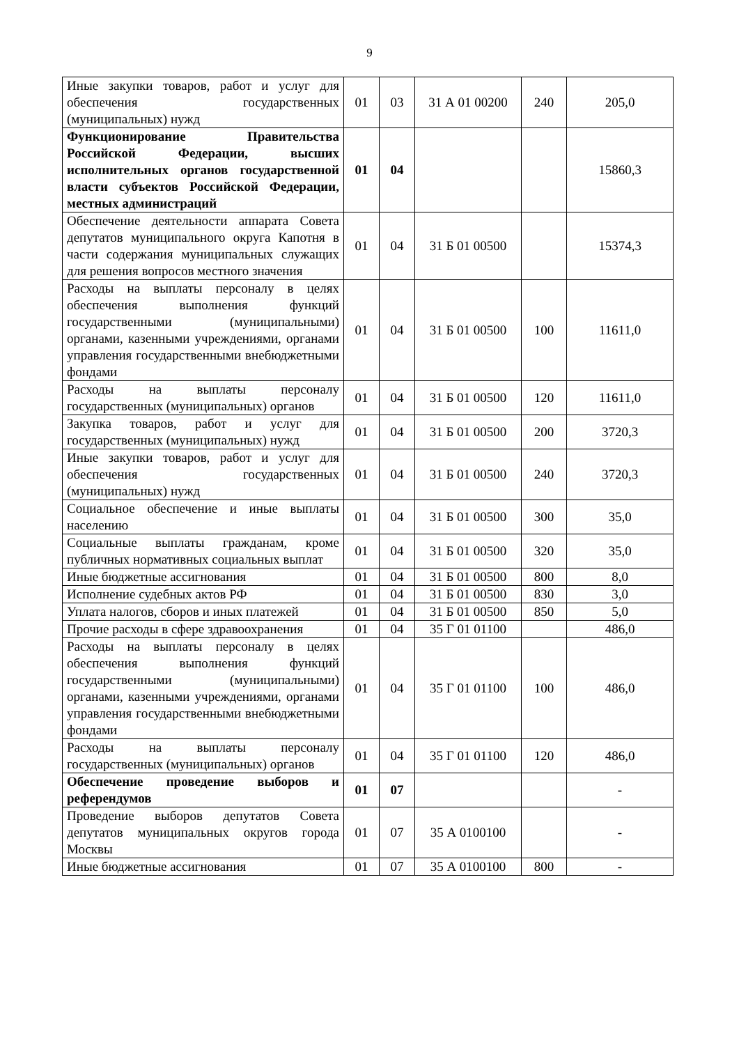9
| Иные закупки товаров, работ и услуг для обеспечения государственных (муниципальных) нужд | 01 | 03 | 31 А 01 00200 | 240 | 205,0 |
| Функционирование Правительства Российской Федерации, высших исполнительных органов государственной власти субъектов Российской Федерации, местных администраций | 01 | 04 | | | 15860,3 |
| Обеспечение деятельности аппарата Совета депутатов муниципального округа Капотня в части содержания муниципальных служащих для решения вопросов местного значения | 01 | 04 | 31 Б 01 00500 | | 15374,3 |
| Расходы на выплаты персоналу в целях обеспечения выполнения функций государственными (муниципальными) органами, казенными учреждениями, органами управления государственными внебюджетными фондами | 01 | 04 | 31 Б 01 00500 | 100 | 11611,0 |
| Расходы на выплаты персоналу государственных (муниципальных) органов | 01 | 04 | 31 Б 01 00500 | 120 | 11611,0 |
| Закупка товаров, работ и услуг для государственных (муниципальных) нужд | 01 | 04 | 31 Б 01 00500 | 200 | 3720,3 |
| Иные закупки товаров, работ и услуг для обеспечения государственных (муниципальных) нужд | 01 | 04 | 31 Б 01 00500 | 240 | 3720,3 |
| Социальное обеспечение и иные выплаты населению | 01 | 04 | 31 Б 01 00500 | 300 | 35,0 |
| Социальные выплаты гражданам, кроме публичных нормативных социальных выплат | 01 | 04 | 31 Б 01 00500 | 320 | 35,0 |
| Иные бюджетные ассигнования | 01 | 04 | 31 Б 01 00500 | 800 | 8,0 |
| Исполнение судебных актов РФ | 01 | 04 | 31 Б 01 00500 | 830 | 3,0 |
| Уплата налогов, сборов и иных платежей | 01 | 04 | 31 Б 01 00500 | 850 | 5,0 |
| Прочие расходы в сфере здравоохранения | 01 | 04 | 35 Г 01 01100 | | 486,0 |
| Расходы на выплаты персоналу в целях обеспечения выполнения функций государственными (муниципальными) органами, казенными учреждениями, органами управления государственными внебюджетными фондами | 01 | 04 | 35 Г 01 01100 | 100 | 486,0 |
| Расходы на выплаты персоналу государственных (муниципальных) органов | 01 | 04 | 35 Г 01 01100 | 120 | 486,0 |
| Обеспечение проведение выборов и референдумов | 01 | 07 | | | - |
| Проведение выборов депутатов Совета депутатов муниципальных округов города Москвы | 01 | 07 | 35 А 0100100 | | - |
| Иные бюджетные ассигнования | 01 | 07 | 35 А 0100100 | 800 | - |